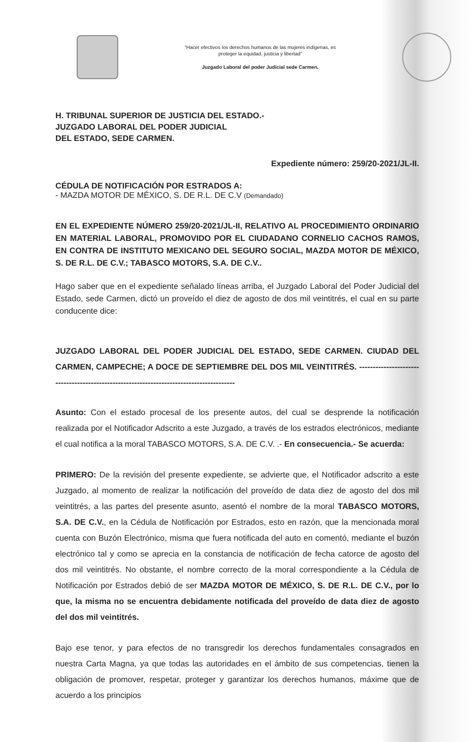“Hacer efectivos los derechos humanos de las mujeres indígenas, es
proteger la equidad, justicia y libertad”
Juzgado Laboral del poder Judicial sede Carmen.
H. TRIBUNAL SUPERIOR DE JUSTICIA DEL ESTADO.-
JUZGADO LABORAL DEL PODER JUDICIAL
DEL ESTADO, SEDE CARMEN.
Expediente número: 259/20-2021/JL-II.
CÉDULA DE NOTIFICACIÓN POR ESTRADOS A:
- MAZDA MOTOR DE MÉXICO, S. DE R.L. DE C.V (Demandado)
EN EL EXPEDIENTE NÚMERO 259/20-2021/JL-II, RELATIVO AL PROCEDIMIENTO ORDINARIO EN MATERIAL LABORAL, PROMOVIDO POR EL CIUDADANO CORNELIO CACHOS RAMOS, EN CONTRA DE INSTITUTO MEXICANO DEL SEGURO SOCIAL, MAZDA MOTOR DE MÉXICO, S. DE R.L. DE C.V.; TABASCO MOTORS, S.A. DE C.V..
Hago saber que en el expediente señalado líneas arriba, el Juzgado Laboral del Poder Judicial del Estado, sede Carmen, dictó un proveído el diez de agosto de dos mil veintitrés, el cual en su parte conducente dice:
JUZGADO LABORAL DEL PODER JUDICIAL DEL ESTADO, SEDE CARMEN. CIUDAD DEL CARMEN, CAMPECHE; A DOCE DE SEPTIEMBRE DEL DOS MIL VEINTITRÉS. ----------------------------------------------------------------------------------------
Asunto: Con el estado procesal de los presente autos, del cual se desprende la notificación realizada por el Notificador Adscrito a este Juzgado, a través de los estrados electrónicos, mediante el cual notifica a la moral TABASCO MOTORS, S.A. DE C.V. .- En consecuencia.- Se acuerda:
PRIMERO: De la revisión del presente expediente, se advierte que, el Notificador adscrito a este Juzgado, al momento de realizar la notificación del proveído de data diez de agosto del dos mil veintitrés, a las partes del presente asunto, asentó el nombre de la moral TABASCO MOTORS, S.A. DE C.V., en la Cédula de Notificación por Estrados, esto en razón, que la mencionada moral cuenta con Buzón Electrónico, misma que fuera notificada del auto en comentó, mediante el buzón electrónico tal y como se aprecia en la constancia de notificación de fecha catorce de agosto del dos mil veintitrés. No obstante, el nombre correcto de la moral correspondiente a la Cédula de Notificación por Estrados debió de ser MAZDA MOTOR DE MÉXICO, S. DE R.L. DE C.V., por lo que, la misma no se encuentra debidamente notificada del proveído de data diez de agosto del dos mil veintitrés.
Bajo ese tenor, y para efectos de no transgredir los derechos fundamentales consagrados en nuestra Carta Magna, ya que todas las autoridades en el ámbito de sus competencias, tienen la obligación de promover, respetar, proteger y garantizar los derechos humanos, máxime que de acuerdo a los principios